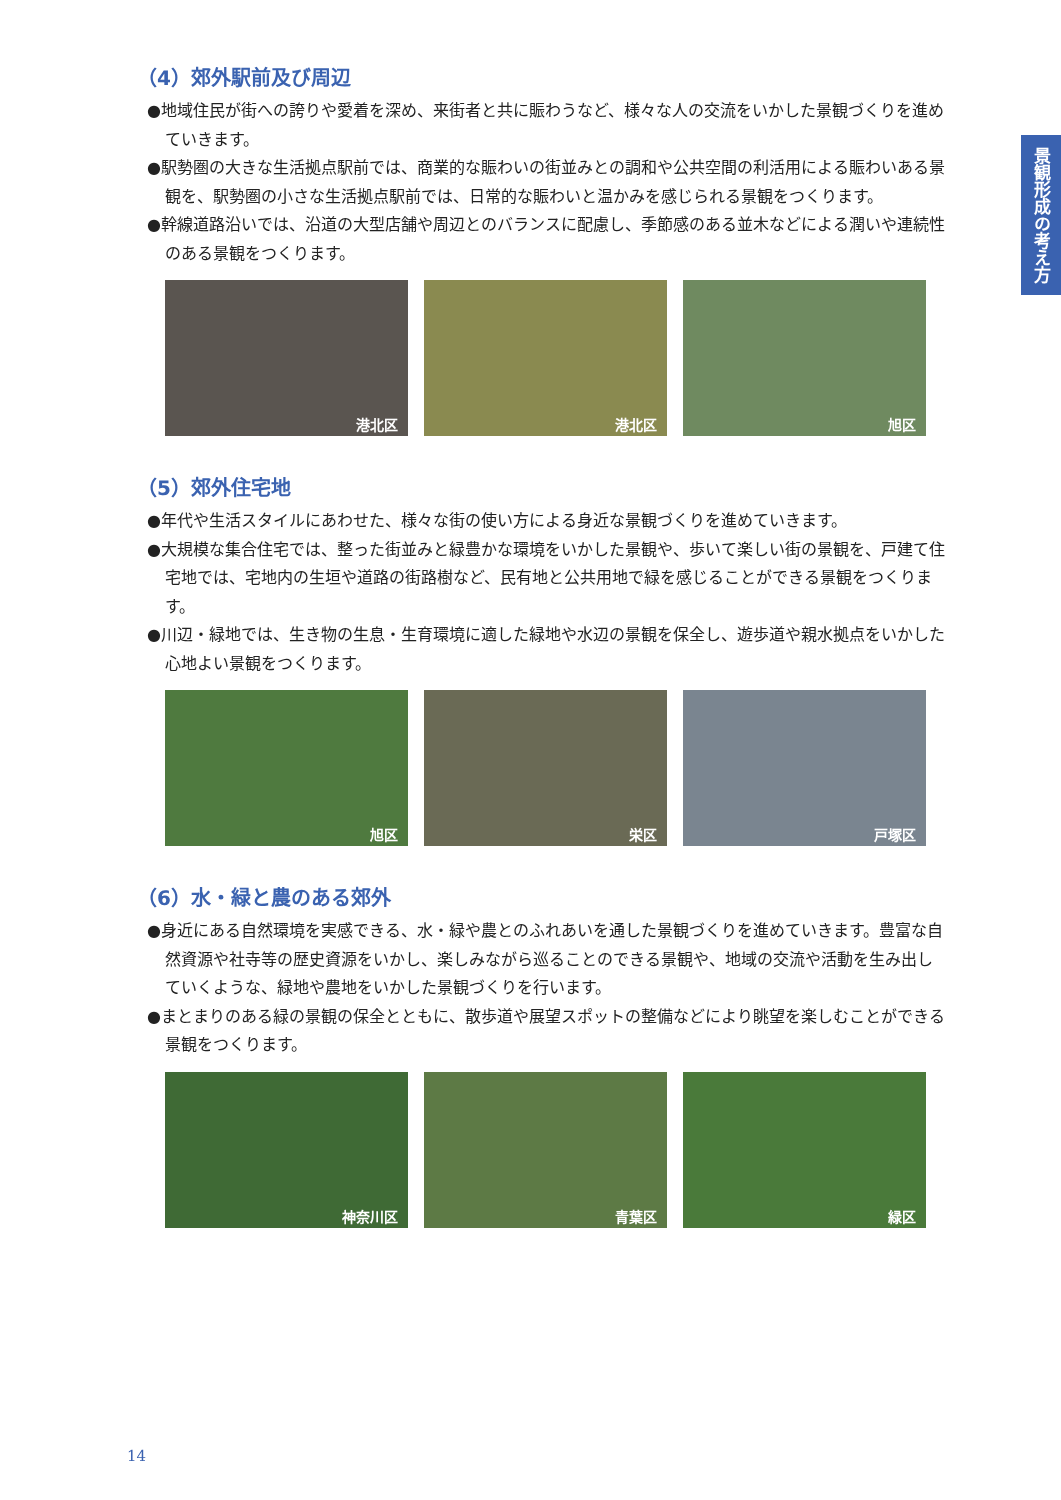景観形成の考え方
（4）郊外駅前及び周辺
●地域住民が街への誇りや愛着を深め、来街者と共に賑わうなど、様々な人の交流をいかした景観づくりを進めていきます。
●駅勢圏の大きな生活拠点駅前では、商業的な賑わいの街並みとの調和や公共空間の利活用による賑わいある景観を、駅勢圏の小さな生活拠点駅前では、日常的な賑わいと温かみを感じられる景観をつくります。
●幹線道路沿いでは、沿道の大型店舗や周辺とのバランスに配慮し、季節感のある並木などによる潤いや連続性のある景観をつくります。
港北区
港北区
旭区
（5）郊外住宅地
●年代や生活スタイルにあわせた、様々な街の使い方による身近な景観づくりを進めていきます。
●大規模な集合住宅では、整った街並みと緑豊かな環境をいかした景観や、歩いて楽しい街の景観を、戸建て住宅地では、宅地内の生垣や道路の街路樹など、民有地と公共用地で緑を感じることができる景観をつくります。
●川辺・緑地では、生き物の生息・生育環境に適した緑地や水辺の景観を保全し、遊歩道や親水拠点をいかした心地よい景観をつくります。
旭区
栄区
戸塚区
（6）水・緑と農のある郊外
●身近にある自然環境を実感できる、水・緑や農とのふれあいを通した景観づくりを進めていきます。豊富な自然資源や社寺等の歴史資源をいかし、楽しみながら巡ることのできる景観や、地域の交流や活動を生み出していくような、緑地や農地をいかした景観づくりを行います。
●まとまりのある緑の景観の保全とともに、散歩道や展望スポットの整備などにより眺望を楽しむことができる景観をつくります。
神奈川区
青葉区
緑区
14